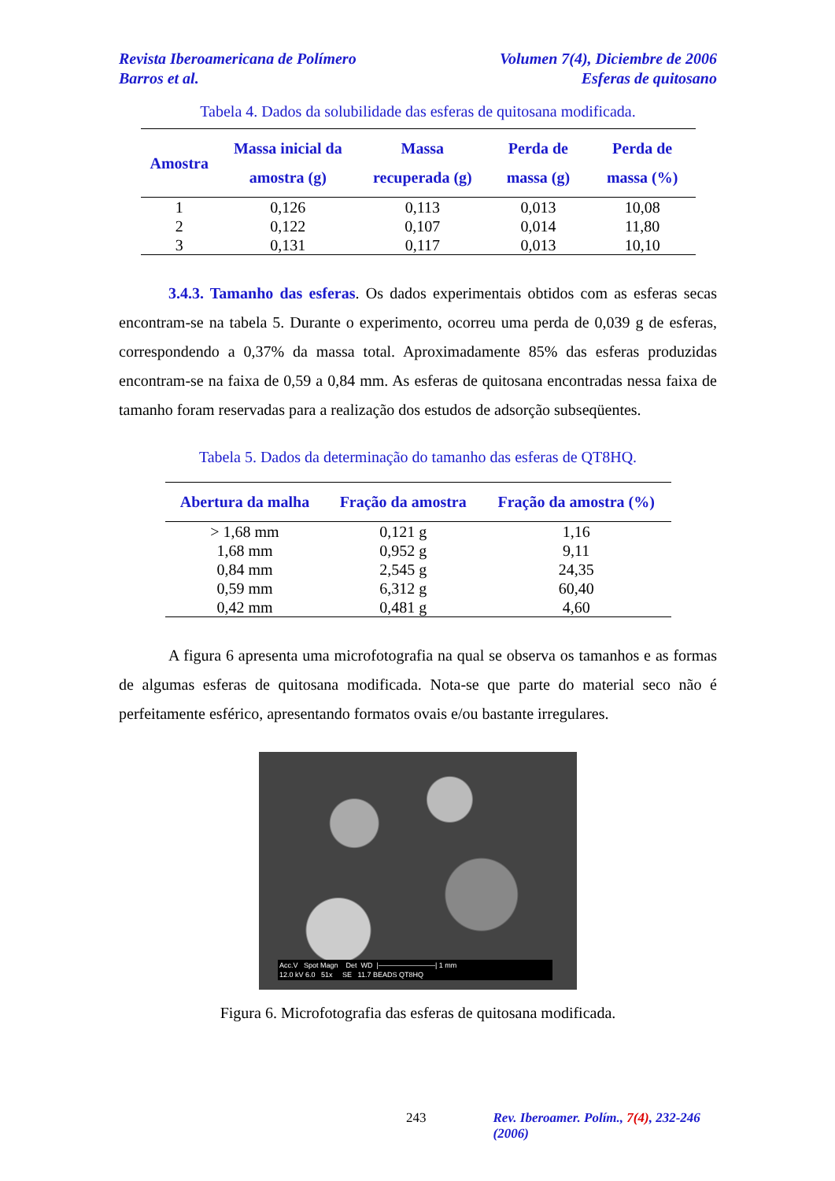Revista Iberoamericana de Polímero
Barros et al. Volumen 7(4), Diciembre de 2006
Esferas de quitosano
Tabela 4. Dados da solubilidade das esferas de quitosana modificada.
| Amostra | Massa inicial da amostra (g) | Massa recuperada (g) | Perda de massa (g) | Perda de massa (%) |
| --- | --- | --- | --- | --- |
| 1 | 0,126 | 0,113 | 0,013 | 10,08 |
| 2 | 0,122 | 0,107 | 0,014 | 11,80 |
| 3 | 0,131 | 0,117 | 0,013 | 10,10 |
3.4.3. Tamanho das esferas. Os dados experimentais obtidos com as esferas secas encontram-se na tabela 5. Durante o experimento, ocorreu uma perda de 0,039 g de esferas, correspondendo a 0,37% da massa total. Aproximadamente 85% das esferas produzidas encontram-se na faixa de 0,59 a 0,84 mm. As esferas de quitosana encontradas nessa faixa de tamanho foram reservadas para a realização dos estudos de adsorção subseqüentes.
Tabela 5. Dados da determinação do tamanho das esferas de QT8HQ.
| Abertura da malha | Fração da amostra | Fração da amostra (%) |
| --- | --- | --- |
| > 1,68 mm | 0,121 g | 1,16 |
| 1,68 mm | 0,952 g | 9,11 |
| 0,84 mm | 2,545 g | 24,35 |
| 0,59 mm | 6,312 g | 60,40 |
| 0,42 mm | 0,481 g | 4,60 |
A figura 6 apresenta uma microfotografia na qual se observa os tamanhos e as formas de algumas esferas de quitosana modificada. Nota-se que parte do material seco não é perfeitamente esférico, apresentando formatos ovais e/ou bastante irregulares.
Acc.V Spot Magn Det WD |————————| 1 mm
12.0 kV 6.0 51x SE 11.7 BEADS QT8HQ
Figura 6. Microfotografia das esferas de quitosana modificada.
243 Rev. Iberoamer. Polím., 7(4), 232-246 (2006)